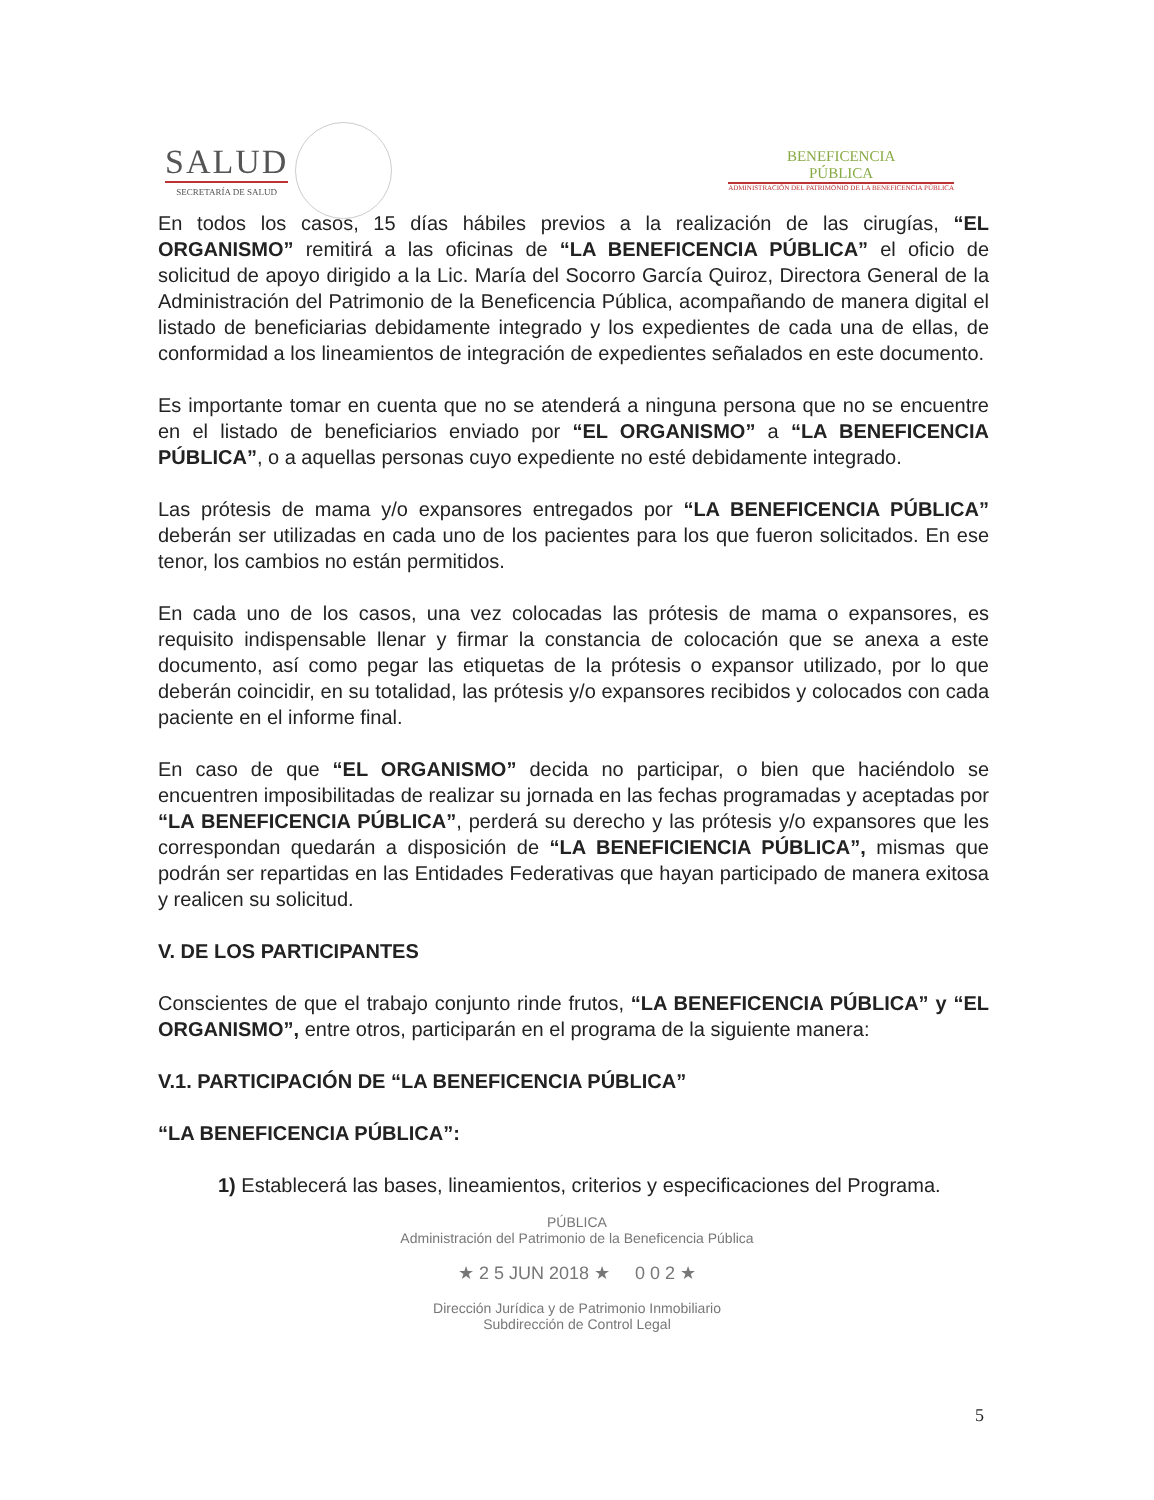SALUD
SECRETARÍA DE SALUD
BENEFICENCIA
PÚBLICA
ADMINISTRACIÓN DEL PATRIMONIO DE LA BENEFICENCIA PÚBLICA
En todos los casos, 15 días hábiles previos a la realización de las cirugías, “EL ORGANISMO” remitirá a las oficinas de “LA BENEFICENCIA PÚBLICA” el oficio de solicitud de apoyo dirigido a la Lic. María del Socorro García Quiroz, Directora General de la Administración del Patrimonio de la Beneficencia Pública, acompañando de manera digital el listado de beneficiarias debidamente integrado y los expedientes de cada una de ellas, de conformidad a los lineamientos de integración de expedientes señalados en este documento.
Es importante tomar en cuenta que no se atenderá a ninguna persona que no se encuentre en el listado de beneficiarios enviado por “EL ORGANISMO” a “LA BENEFICENCIA PÚBLICA”, o a aquellas personas cuyo expediente no esté debidamente integrado.
Las prótesis de mama y/o expansores entregados por “LA BENEFICENCIA PÚBLICA” deberán ser utilizadas en cada uno de los pacientes para los que fueron solicitados. En ese tenor, los cambios no están permitidos.
En cada uno de los casos, una vez colocadas las prótesis de mama o expansores, es requisito indispensable llenar y firmar la constancia de colocación que se anexa a este documento, así como pegar las etiquetas de la prótesis o expansor utilizado, por lo que deberán coincidir, en su totalidad, las prótesis y/o expansores recibidos y colocados con cada paciente en el informe final.
En caso de que “EL ORGANISMO” decida no participar, o bien que haciéndolo se encuentren imposibilitadas de realizar su jornada en las fechas programadas y aceptadas por “LA BENEFICENCIA PÚBLICA”, perderá su derecho y las prótesis y/o expansores que les correspondan quedarán a disposición de “LA BENEFICIENCIA PÚBLICA”, mismas que podrán ser repartidas en las Entidades Federativas que hayan participado de manera exitosa y realicen su solicitud.
V. DE LOS PARTICIPANTES
Conscientes de que el trabajo conjunto rinde frutos, “LA BENEFICENCIA PÚBLICA” y “EL ORGANISMO”, entre otros, participarán en el programa de la siguiente manera:
V.1. PARTICIPACIÓN DE “LA BENEFICENCIA PÚBLICA”
“LA BENEFICENCIA PÚBLICA”:
1) Establecerá las bases, lineamientos, criterios y especificaciones del Programa.
PÚBLICA
Administración del Patrimonio de la Beneficencia Pública
★ 2 5 JUN 2018 ★ 0 0 2 ★
Dirección Jurídica y de Patrimonio Inmobiliario
Subdirección de Control Legal
5